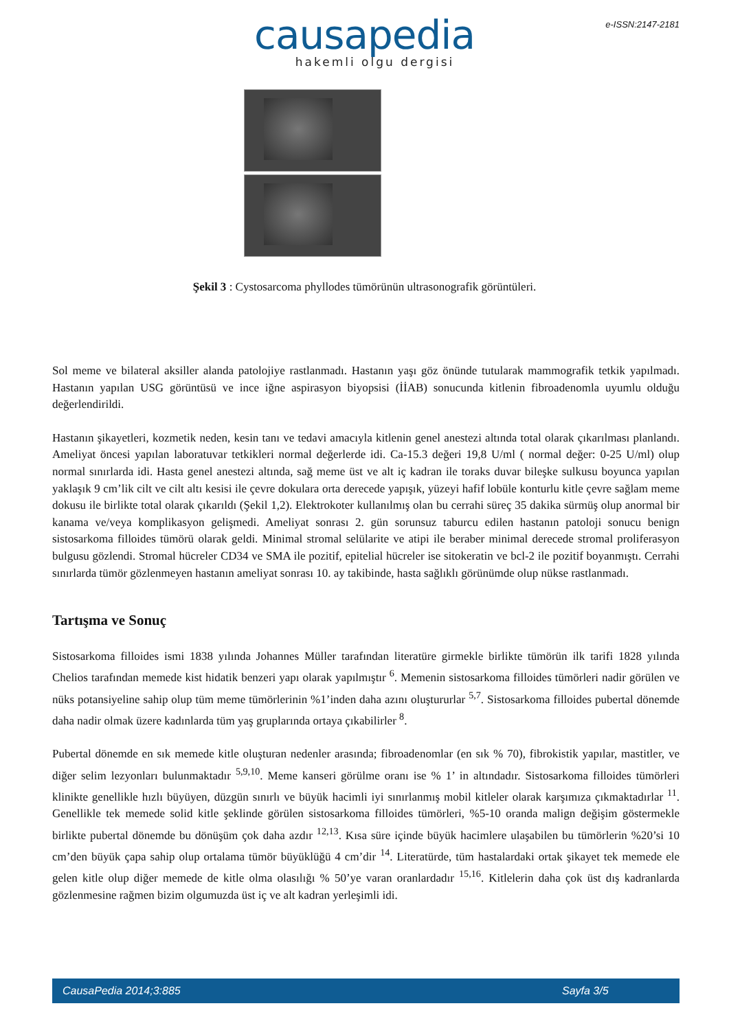e-ISSN:2147-2181
causapedia
hakemli olgu dergisi
Şekil 3 : Cystosarcoma phyllodes tümörünün ultrasonografik görüntüleri.
Sol meme ve bilateral aksiller alanda patolojiye rastlanmadı. Hastanın yaşı göz önünde tutularak mammografik tetkik yapılmadı. Hastanın yapılan USG görüntüsü ve ince iğne aspirasyon biyopsisi (İİAB) sonucunda kitlenin fibroadenomla uyumlu olduğu değerlendirildi.
Hastanın şikayetleri, kozmetik neden, kesin tanı ve tedavi amacıyla kitlenin genel anestezi altında total olarak çıkarılması planlandı. Ameliyat öncesi yapılan laboratuvar tetkikleri normal değerlerde idi. Ca-15.3 değeri 19,8 U/ml ( normal değer: 0-25 U/ml) olup normal sınırlarda idi. Hasta genel anestezi altında, sağ meme üst ve alt iç kadran ile toraks duvar bileşke sulkusu boyunca yapılan yaklaşık 9 cm’lik cilt ve cilt altı kesisi ile çevre dokulara orta derecede yapışık, yüzeyi hafif lobüle konturlu kitle çevre sağlam meme dokusu ile birlikte total olarak çıkarıldı (Şekil 1,2). Elektrokoter kullanılmış olan bu cerrahi süreç 35 dakika sürmüş olup anormal bir kanama ve/veya komplikasyon gelişmedi. Ameliyat sonrası 2. gün sorunsuz taburcu edilen hastanın patoloji sonucu benign sistosarkoma filloides tümörü olarak geldi. Minimal stromal selülarite ve atipi ile beraber minimal derecede stromal proliferasyon bulgusu gözlendi. Stromal hücreler CD34 ve SMA ile pozitif, epitelial hücreler ise sitokeratin ve bcl-2 ile pozitif boyanmıştı. Cerrahi sınırlarda tümör gözlenmeyen hastanın ameliyat sonrası 10. ay takibinde, hasta sağlıklı görünümde olup nükse rastlanmadı.
Tartışma ve Sonuç
Sistosarkoma filloides ismi 1838 yılında Johannes Müller tarafından literatüre girmekle birlikte tümörün ilk tarifi 1828 yılında Chelios tarafından memede kist hidatik benzeri yapı olarak yapılmıştır <sup>6</sup>. Memenin sistosarkoma filloides tümörleri nadir görülen ve nüks potansiyeline sahip olup tüm meme tümörlerinin %1’inden daha azını oluştururlar <sup>5,7</sup>. Sistosarkoma filloides pubertal dönemde daha nadir olmak üzere kadınlarda tüm yaş gruplarında ortaya çıkabilirler <sup>8</sup>.
Pubertal dönemde en sık memede kitle oluşturan nedenler arasında; fibroadenomlar (en sık % 70), fibrokistik yapılar, mastitler, ve diğer selim lezyonları bulunmaktadır <sup>5,9,10</sup>. Meme kanseri görülme oranı ise % 1’ in altındadır. Sistosarkoma filloides tümörleri klinikte genellikle hızlı büyüyen, düzgün sınırlı ve büyük hacimli iyi sınırlanmış mobil kitleler olarak karşımıza çıkmaktadırlar <sup>11</sup>. Genellikle tek memede solid kitle şeklinde görülen sistosarkoma filloides tümörleri, %5-10 oranda malign değişim göstermekle birlikte pubertal dönemde bu dönüşüm çok daha azdır <sup>12,13</sup>. Kısa süre içinde büyük hacimlere ulaşabilen bu tümörlerin %20’si 10 cm’den büyük çapa sahip olup ortalama tümör büyüklüğü 4 cm’dir <sup>14</sup>. Literatürde, tüm hastalardaki ortak şikayet tek memede ele gelen kitle olup diğer memede de kitle olma olasılığı % 50’ye varan oranlardadır <sup>15,16</sup>. Kitlelerin daha çok üst dış kadranlarda gözlenmesine rağmen bizim olgumuzda üst iç ve alt kadran yerleşimli idi.
CausaPedia 2014;3:885 Sayfa 3/5